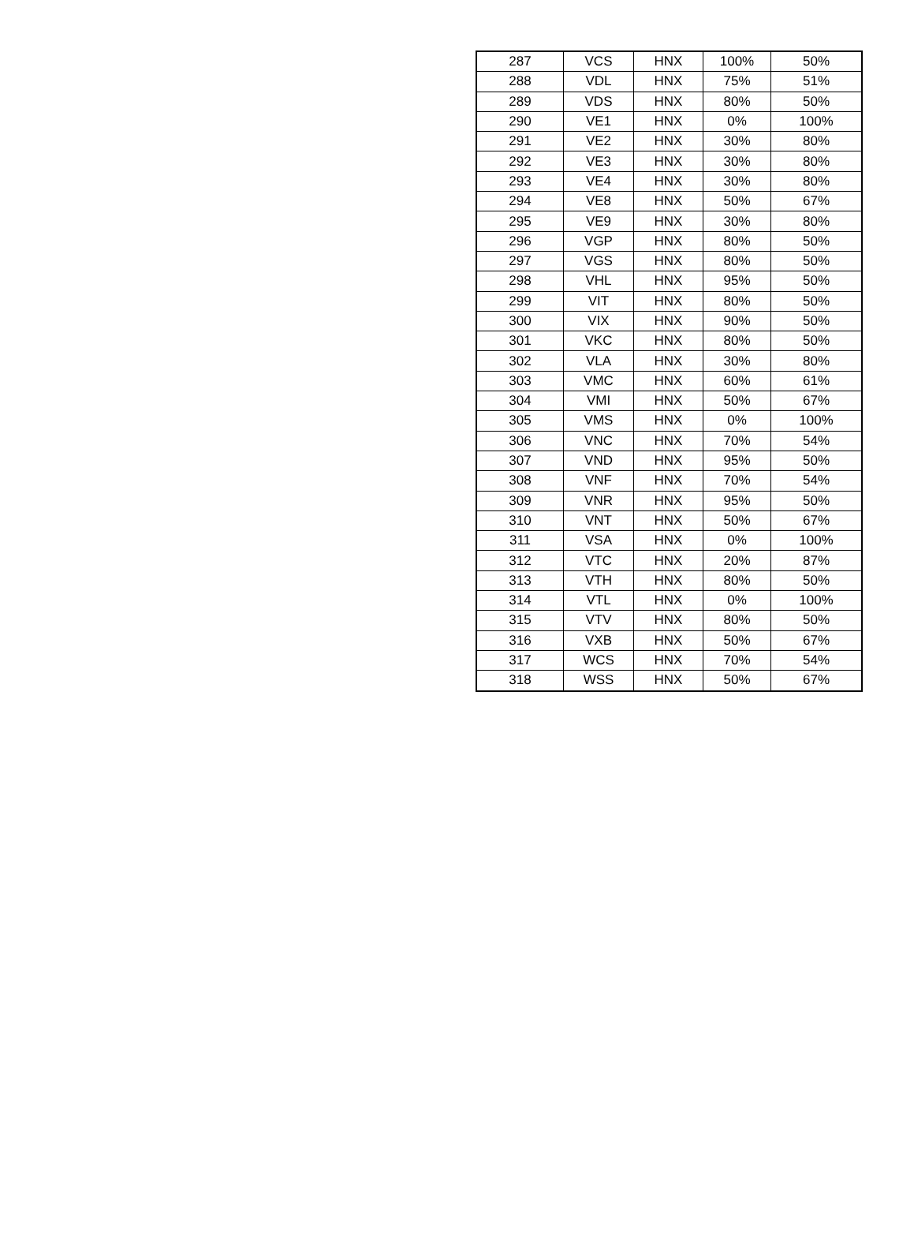| 287 | VCS | HNX | 100% | 50% |
| 288 | VDL | HNX | 75% | 51% |
| 289 | VDS | HNX | 80% | 50% |
| 290 | VE1 | HNX | 0% | 100% |
| 291 | VE2 | HNX | 30% | 80% |
| 292 | VE3 | HNX | 30% | 80% |
| 293 | VE4 | HNX | 30% | 80% |
| 294 | VE8 | HNX | 50% | 67% |
| 295 | VE9 | HNX | 30% | 80% |
| 296 | VGP | HNX | 80% | 50% |
| 297 | VGS | HNX | 80% | 50% |
| 298 | VHL | HNX | 95% | 50% |
| 299 | VIT | HNX | 80% | 50% |
| 300 | VIX | HNX | 90% | 50% |
| 301 | VKC | HNX | 80% | 50% |
| 302 | VLA | HNX | 30% | 80% |
| 303 | VMC | HNX | 60% | 61% |
| 304 | VMI | HNX | 50% | 67% |
| 305 | VMS | HNX | 0% | 100% |
| 306 | VNC | HNX | 70% | 54% |
| 307 | VND | HNX | 95% | 50% |
| 308 | VNF | HNX | 70% | 54% |
| 309 | VNR | HNX | 95% | 50% |
| 310 | VNT | HNX | 50% | 67% |
| 311 | VSA | HNX | 0% | 100% |
| 312 | VTC | HNX | 20% | 87% |
| 313 | VTH | HNX | 80% | 50% |
| 314 | VTL | HNX | 0% | 100% |
| 315 | VTV | HNX | 80% | 50% |
| 316 | VXB | HNX | 50% | 67% |
| 317 | WCS | HNX | 70% | 54% |
| 318 | WSS | HNX | 50% | 67% |